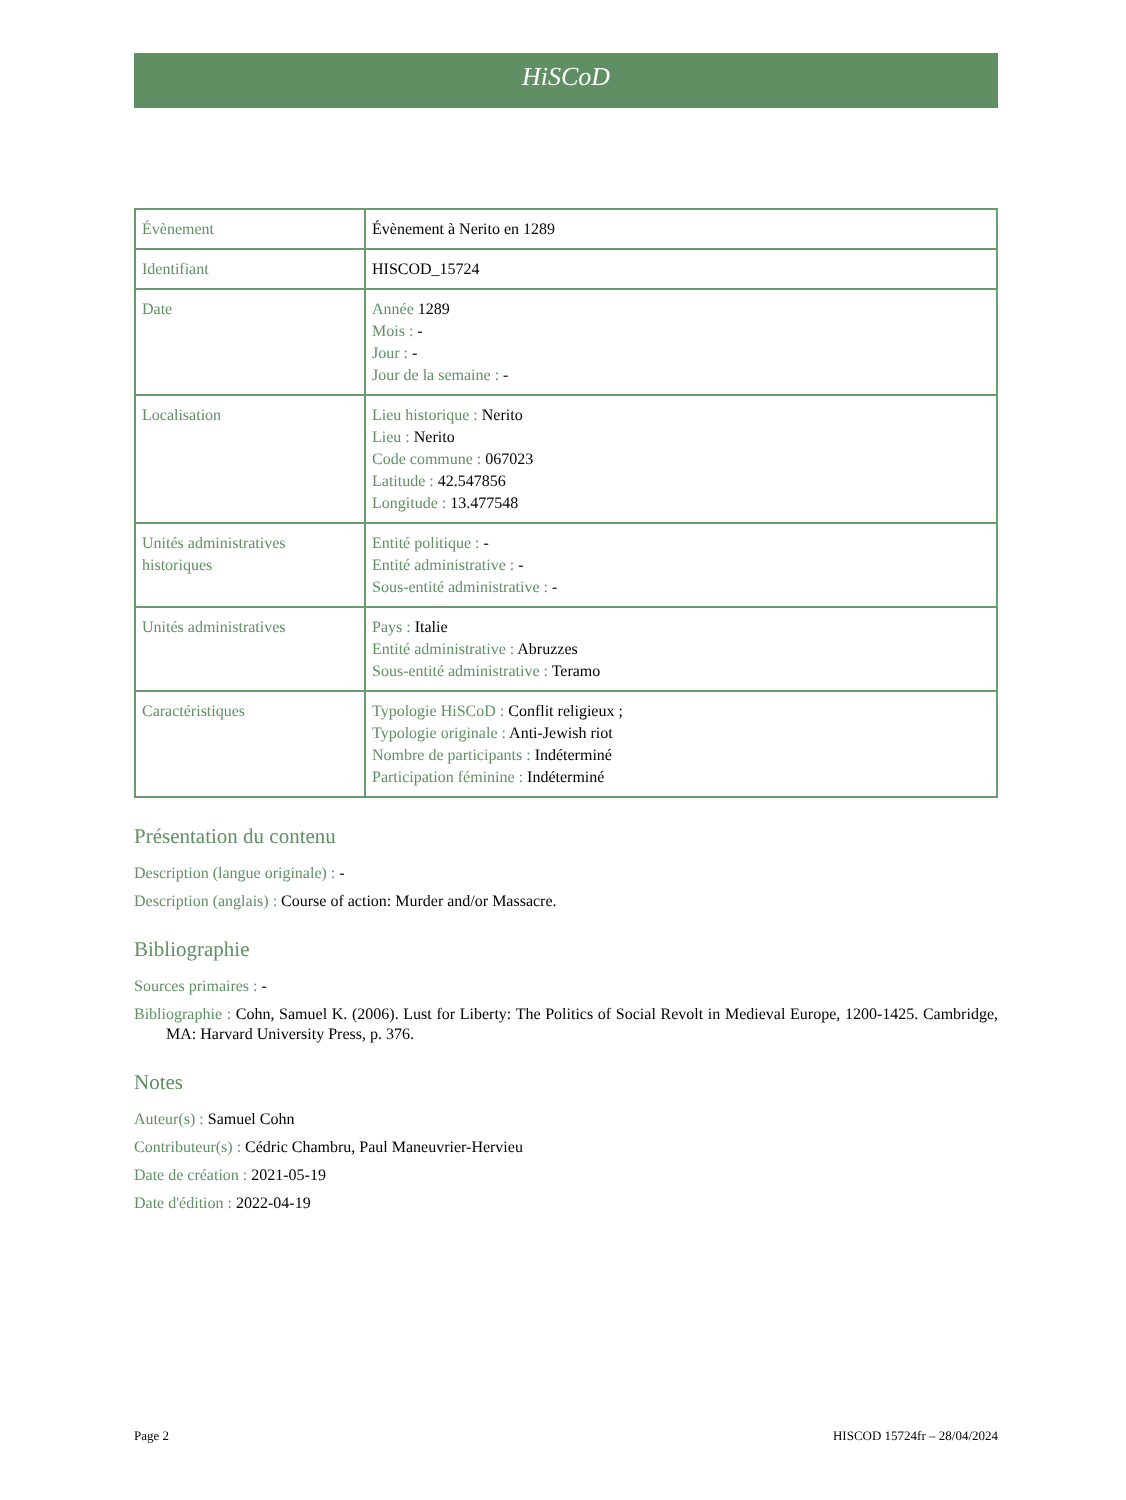HiSCoD
| Évènement | Évènement à Nerito en 1289 |
| Identifiant | HISCOD_15724 |
| Date | Année 1289 Mois : - Jour : - Jour de la semaine : - |
| Localisation | Lieu historique : Nerito Lieu : Nerito Code commune : 067023 Latitude : 42.547856 Longitude : 13.477548 |
| Unités administratives historiques | Entité politique : - Entité administrative : - Sous-entité administrative : - |
| Unités administratives | Pays : Italie Entité administrative : Abruzzes Sous-entité administrative : Teramo |
| Caractéristiques | Typologie HiSCoD : Conflit religieux ; Typologie originale : Anti-Jewish riot Nombre de participants : Indéterminé Participation féminine : Indéterminé |
Présentation du contenu
Description (langue originale) : -
Description (anglais) : Course of action: Murder and/or Massacre.
Bibliographie
Sources primaires : -
Bibliographie : Cohn, Samuel K. (2006). Lust for Liberty: The Politics of Social Revolt in Medieval Europe, 1200-1425. Cambridge, MA: Harvard University Press, p. 376.
Notes
Auteur(s) : Samuel Cohn
Contributeur(s) : Cédric Chambru, Paul Maneuvrier-Hervieu
Date de création : 2021-05-19
Date d'édition : 2022-04-19
Page 2 HISCOD 15724fr – 28/04/2024